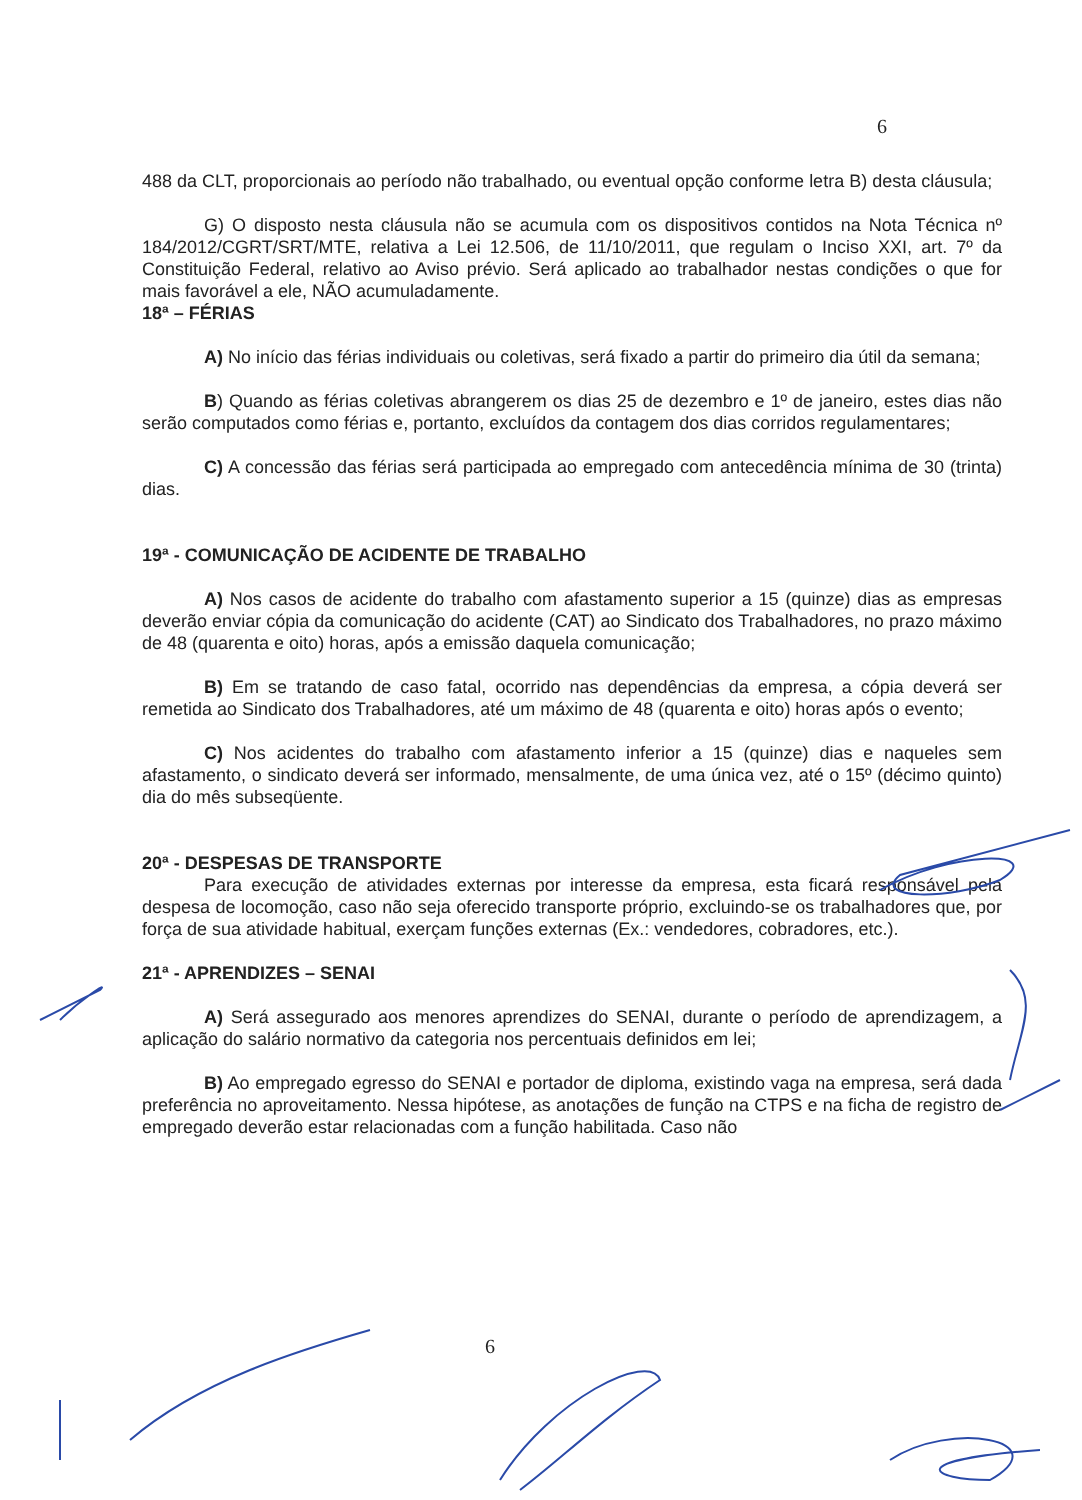6
488 da CLT, proporcionais ao período não trabalhado, ou eventual opção conforme letra B) desta cláusula;
G) O disposto nesta cláusula não se acumula com os dispositivos contidos na Nota Técnica nº 184/2012/CGRT/SRT/MTE, relativa a Lei 12.506, de 11/10/2011, que regulam o Inciso XXI, art. 7º da Constituição Federal, relativo ao Aviso prévio. Será aplicado ao trabalhador nestas condições o que for mais favorável a ele, NÃO acumuladamente.
18ª – FÉRIAS
A) No início das férias individuais ou coletivas, será fixado a partir do primeiro dia útil da semana;
B) Quando as férias coletivas abrangerem os dias 25 de dezembro e 1º de janeiro, estes dias não serão computados como férias e, portanto, excluídos da contagem dos dias corridos regulamentares;
C) A concessão das férias será participada ao empregado com antecedência mínima de 30 (trinta) dias.
19ª - COMUNICAÇÃO DE ACIDENTE DE TRABALHO
A) Nos casos de acidente do trabalho com afastamento superior a 15 (quinze) dias as empresas deverão enviar cópia da comunicação do acidente (CAT) ao Sindicato dos Trabalhadores, no prazo máximo de 48 (quarenta e oito) horas, após a emissão daquela comunicação;
B) Em se tratando de caso fatal, ocorrido nas dependências da empresa, a cópia deverá ser remetida ao Sindicato dos Trabalhadores, até um máximo de 48 (quarenta e oito) horas após o evento;
C) Nos acidentes do trabalho com afastamento inferior a 15 (quinze) dias e naqueles sem afastamento, o sindicato deverá ser informado, mensalmente, de uma única vez, até o 15º (décimo quinto) dia do mês subseqüente.
20ª - DESPESAS DE TRANSPORTE
Para execução de atividades externas por interesse da empresa, esta ficará responsável pela despesa de locomoção, caso não seja oferecido transporte próprio, excluindo-se os trabalhadores que, por força de sua atividade habitual, exerçam funções externas (Ex.: vendedores, cobradores, etc.).
21ª - APRENDIZES – SENAI
A) Será assegurado aos menores aprendizes do SENAI, durante o período de aprendizagem, a aplicação do salário normativo da categoria nos percentuais definidos em lei;
B) Ao empregado egresso do SENAI e portador de diploma, existindo vaga na empresa, será dada preferência no aproveitamento. Nessa hipótese, as anotações de função na CTPS e na ficha de registro de empregado deverão estar relacionadas com a função habilitada. Caso não
6